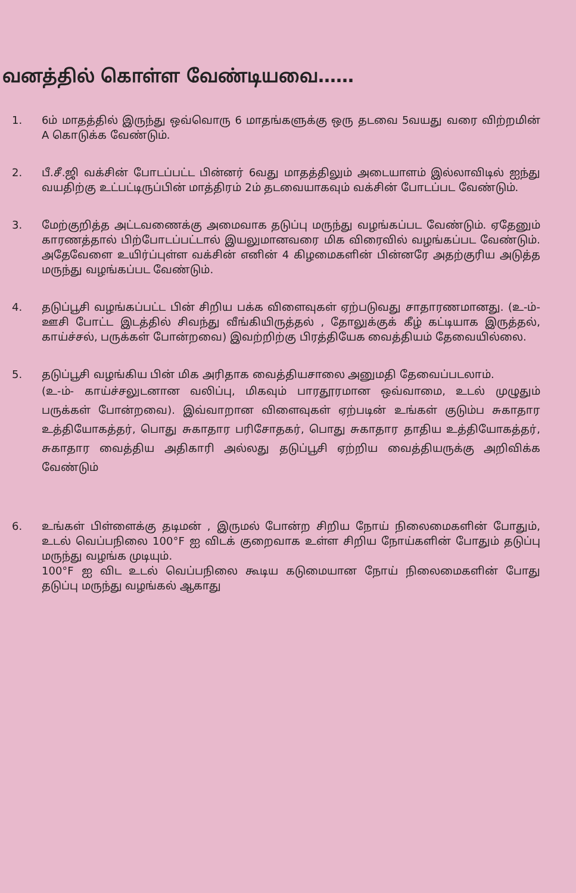வனத்தில் கொள்ள வேண்டியவை……
1. 6ம் மாதத்தில் இருந்து ஒவ்வொரு 6 மாதங்களுக்கு ஒரு தடவை 5வயது வரை விற்றமின் A கொடுக்க வேண்டும்.
2. பீ.சீ.ஜி வக்சின் போடப்பட்ட பின்னர் 6வது மாதத்திலும் அடையாளம் இல்லாவிடில் ஐந்து வயதிற்கு உட்பட்டிருப்பின் மாத்திரம் 2ம் தடவையாகவும் வக்சின் போடப்பட வேண்டும்.
3. மேற்குறித்த அட்டவணைக்கு அமைவாக தடுப்பு மருந்து வழங்கப்பட வேண்டும். ஏதேனும் காரணத்தால் பிற்போடப்பட்டால் இயலுமானவரை மிக விரைவில் வழங்கப்பட வேண்டும். அதேவேளை உயிர்ப்புள்ள வக்சின் எனின் 4 கிழமைகளின் பின்னரே அதற்குரிய அடுத்த மருந்து வழங்கப்பட வேண்டும்.
4. தடுப்பூசி வழங்கப்பட்ட பின் சிறிய பக்க விளைவுகள் ஏற்படுவது சாதாரணமானது. (உ-ம்- ஊசி போட்ட இடத்தில் சிவந்து வீங்கியிருத்தல் , தோலுக்குக் கீழ் கட்டியாக இருத்தல், காய்ச்சல், பருக்கள் போன்றவை) இவற்றிற்கு பிரத்தியேக வைத்தியம் தேவையில்லை.
5. தடுப்பூசி வழங்கிய பின் மிக அரிதாக வைத்தியசாலை அனுமதி தேவைப்படலாம்.
(உ-ம்- காய்ச்சலுடனான வலிப்பு, மிகவும் பாரதூரமான ஒவ்வாமை, உடல் முழுதும் பருக்கள் போன்றவை). இவ்வாறான விளைவுகள் ஏற்படின் உங்கள் குடும்ப சுகாதார உத்தியோகத்தர், பொது சுகாதார பரிசோதகர், பொது சுகாதார தாதிய உத்தியோகத்தர், சுகாதார வைத்திய அதிகாரி அல்லது தடுப்பூசி ஏற்றிய வைத்தியருக்கு அறிவிக்க வேண்டும்
6. உங்கள் பிள்ளைக்கு தடிமன் , இருமல் போன்ற சிறிய நோய் நிலைமைகளின் போதும், உடல் வெப்பநிலை 100°F ஐ விடக் குறைவாக உள்ள சிறிய நோய்களின் போதும் தடுப்பு மருந்து வழங்க முடியும்.
100°F ஐ விட உடல் வெப்பநிலை கூடிய கடுமையான நோய் நிலைமைகளின் போது தடுப்பு மருந்து வழங்கல் ஆகாது